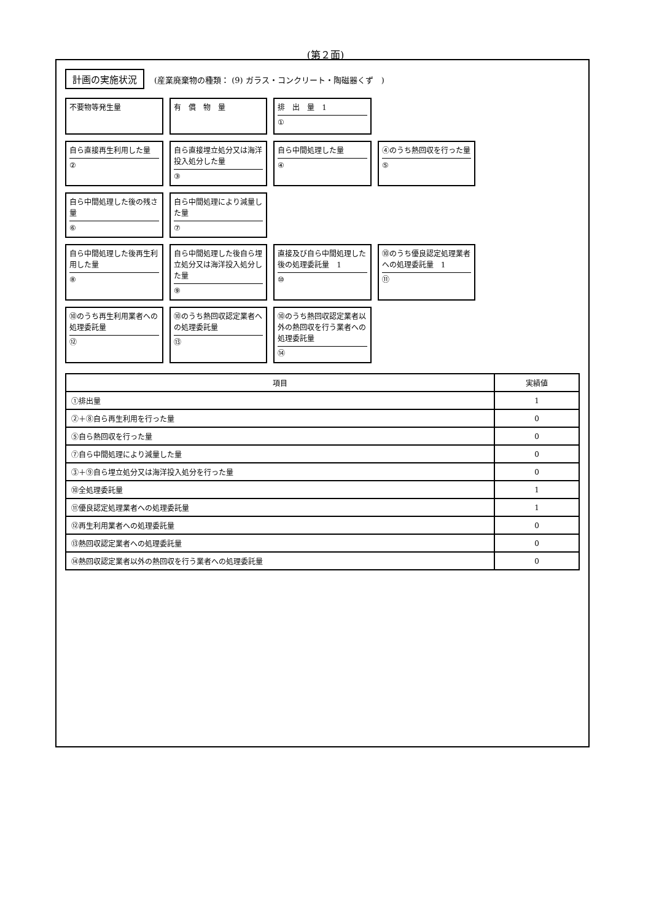(第２面)
計画の実施状況 (産業廃棄物の種類： (9) ガラス・コンクリート・陶磁器くず　)
不要物等発生量
有　償　物　量
排　出　量　1
①
自ら直接再生利用した量
②
自ら直接埋立処分又は海洋投入処分した量
③
自ら中間処理した量
④
④のうち熱回収を行った量
⑤
自ら中間処理した後の残さ量
⑥
自ら中間処理により減量した量
⑦
自ら中間処理した後再生利用した量
⑧
自ら中間処理した後自ら埋立処分又は海洋投入処分した量
⑨
直接及び自ら中間処理した後の処理委託量　1
⑩
⑩のうち優良認定処理業者への処理委託量　1
⑪
⑩のうち再生利用業者への処理委託量
⑫
⑩のうち熱回収認定業者への処理委託量
⑬
⑩のうち熱回収認定業者以外の熱回収を行う業者への処理委託量
⑭
| 項目 | 実績値 |
| --- | --- |
| ①排出量 | 1 |
| ②＋⑧自ら再生利用を行った量 | 0 |
| ⑤自ら熱回収を行った量 | 0 |
| ⑦自ら中間処理により減量した量 | 0 |
| ③＋⑨自ら埋立処分又は海洋投入処分を行った量 | 0 |
| ⑩全処理委託量 | 1 |
| ⑪優良認定処理業者への処理委託量 | 1 |
| ⑫再生利用業者への処理委託量 | 0 |
| ⑬熱回収認定業者への処理委託量 | 0 |
| ⑭熱回収認定業者以外の熱回収を行う業者への処理委託量 | 0 |